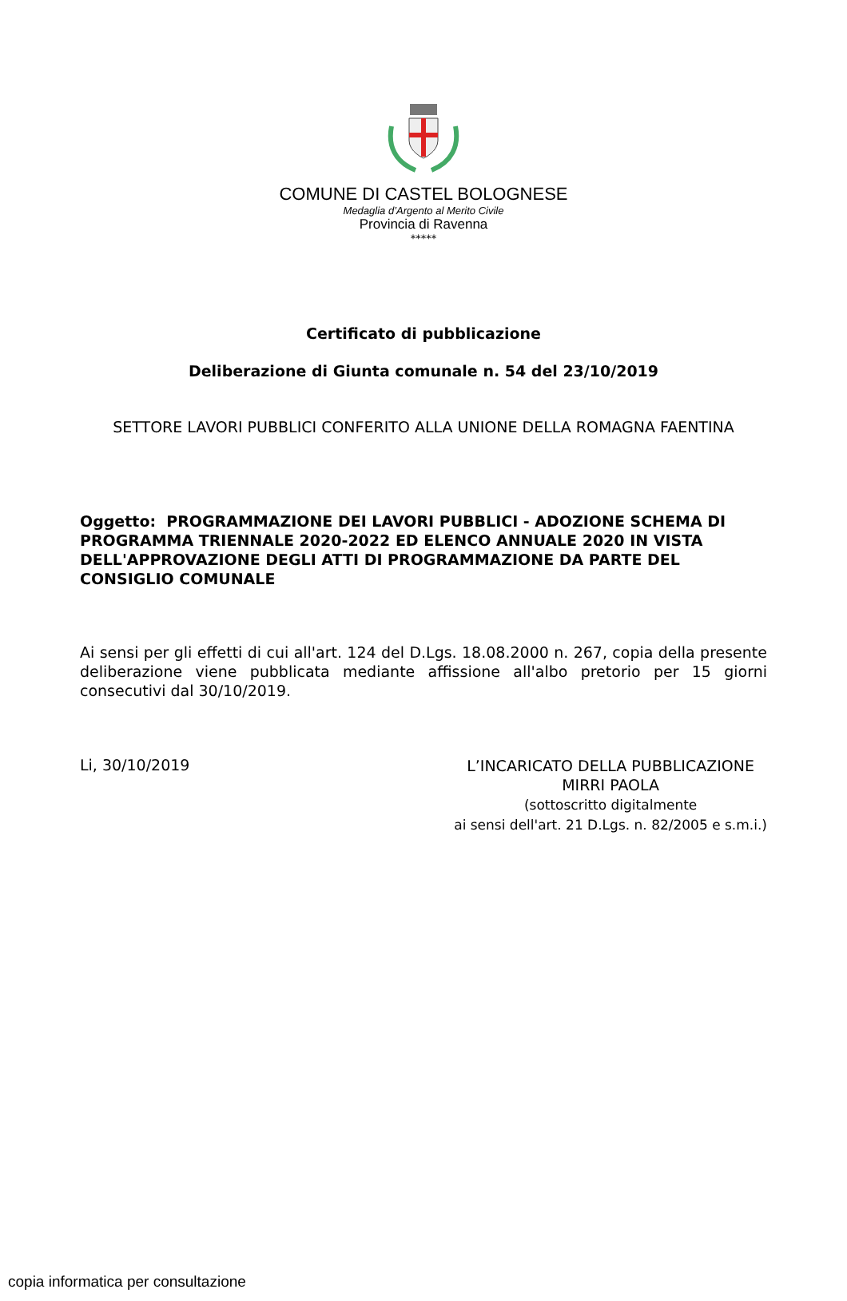COMUNE DI CASTEL BOLOGNESE
Medaglia d’Argento al Merito Civile
Provincia di Ravenna
*****
Certificato di pubblicazione
Deliberazione di Giunta comunale n. 54 del 23/10/2019
SETTORE LAVORI PUBBLICI CONFERITO ALLA UNIONE DELLA ROMAGNA FAENTINA
Oggetto: PROGRAMMAZIONE DEI LAVORI PUBBLICI - ADOZIONE SCHEMA DI PROGRAMMA TRIENNALE 2020-2022 ED ELENCO ANNUALE 2020 IN VISTA DELL'APPROVAZIONE DEGLI ATTI DI PROGRAMMAZIONE DA PARTE DEL CONSIGLIO COMUNALE
Ai sensi per gli effetti di cui all'art. 124 del D.Lgs. 18.08.2000 n. 267, copia della presente deliberazione viene pubblicata mediante affissione all'albo pretorio per 15 giorni consecutivi dal 30/10/2019.
Li, 30/10/2019
L’INCARICATO DELLA PUBBLICAZIONE
MIRRI PAOLA
(sottoscritto digitalmente
ai sensi dell'art. 21 D.Lgs. n. 82/2005 e s.m.i.)
copia informatica per consultazione